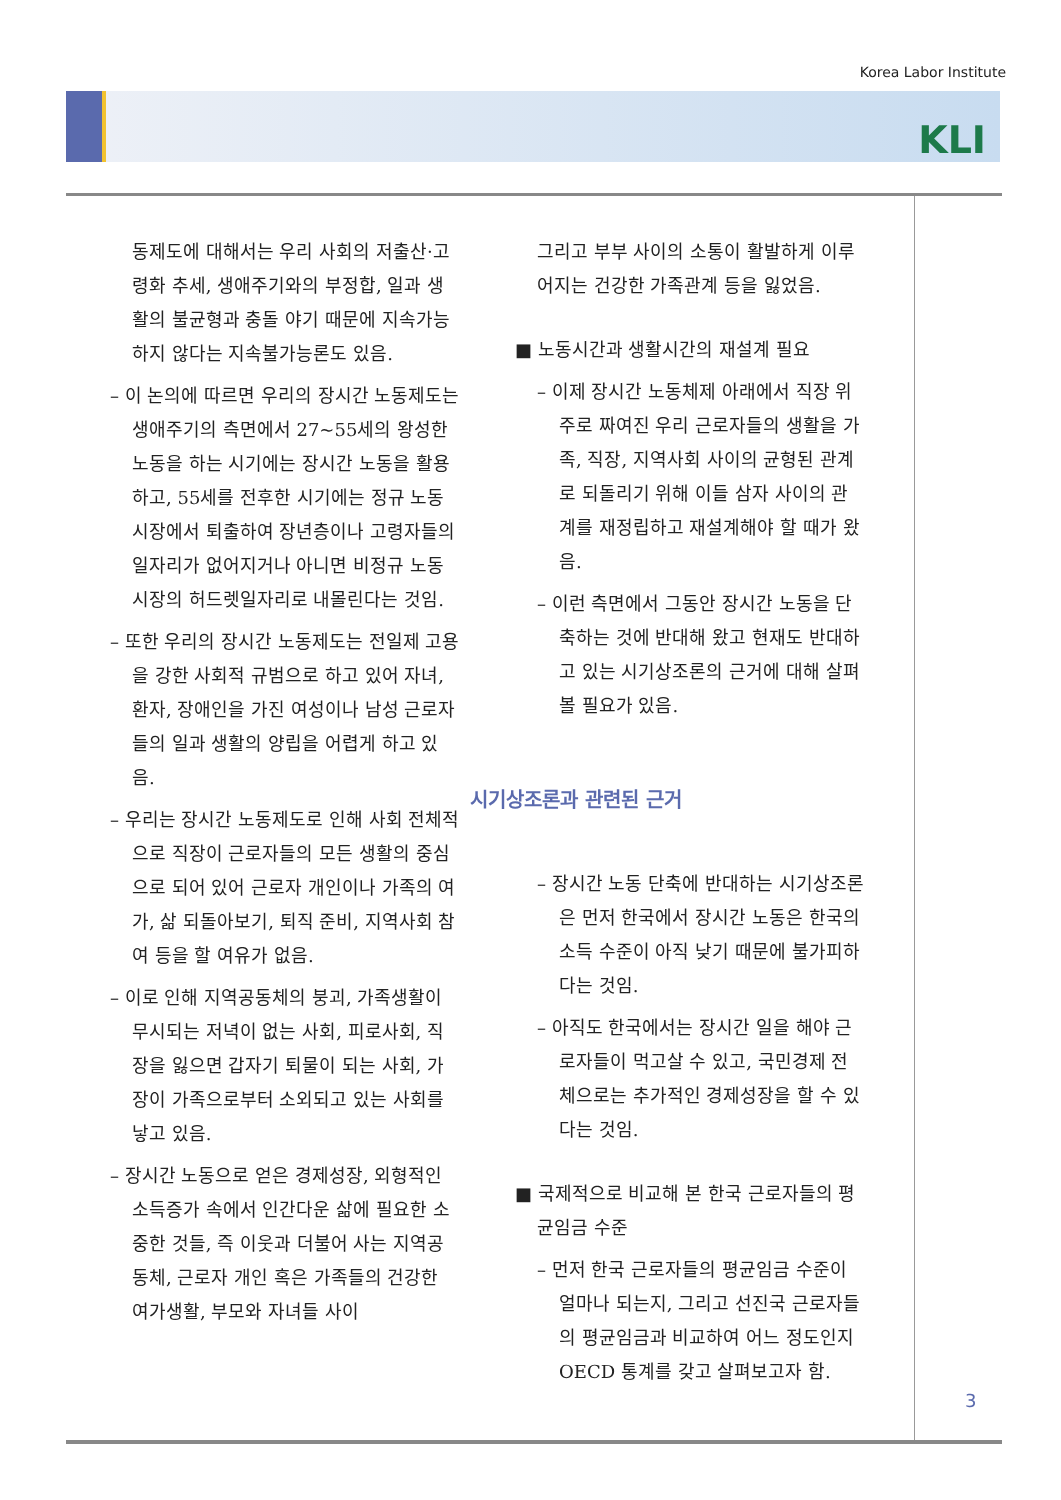Korea Labor Institute
KLI
동제도에 대해서는 우리 사회의 저출산·고령화 추세, 생애주기와의 부정합, 일과 생활의 불균형과 충돌 야기 때문에 지속가능하지 않다는 지속불가능론도 있음.
– 이 논의에 따르면 우리의 장시간 노동제도는 생애주기의 측면에서 27~55세의 왕성한 노동을 하는 시기에는 장시간 노동을 활용하고, 55세를 전후한 시기에는 정규 노동시장에서 퇴출하여 장년층이나 고령자들의 일자리가 없어지거나 아니면 비정규 노동시장의 허드렛일자리로 내몰린다는 것임.
– 또한 우리의 장시간 노동제도는 전일제 고용을 강한 사회적 규범으로 하고 있어 자녀, 환자, 장애인을 가진 여성이나 남성 근로자들의 일과 생활의 양립을 어렵게 하고 있음.
– 우리는 장시간 노동제도로 인해 사회 전체적으로 직장이 근로자들의 모든 생활의 중심으로 되어 있어 근로자 개인이나 가족의 여가, 삶 되돌아보기, 퇴직 준비, 지역사회 참여 등을 할 여유가 없음.
– 이로 인해 지역공동체의 붕괴, 가족생활이 무시되는 저녁이 없는 사회, 피로사회, 직장을 잃으면 갑자기 퇴물이 되는 사회, 가장이 가족으로부터 소외되고 있는 사회를 낳고 있음.
– 장시간 노동으로 얻은 경제성장, 외형적인 소득증가 속에서 인간다운 삶에 필요한 소중한 것들, 즉 이웃과 더불어 사는 지역공동체, 근로자 개인 혹은 가족들의 건강한 여가생활, 부모와 자녀들 사이
그리고 부부 사이의 소통이 활발하게 이루어지는 건강한 가족관계 등을 잃었음.
■ 노동시간과 생활시간의 재설계 필요
– 이제 장시간 노동체제 아래에서 직장 위주로 짜여진 우리 근로자들의 생활을 가족, 직장, 지역사회 사이의 균형된 관계로 되돌리기 위해 이들 삼자 사이의 관계를 재정립하고 재설계해야 할 때가 왔음.
– 이런 측면에서 그동안 장시간 노동을 단축하는 것에 반대해 왔고 현재도 반대하고 있는 시기상조론의 근거에 대해 살펴볼 필요가 있음.
시기상조론과 관련된 근거
– 장시간 노동 단축에 반대하는 시기상조론은 먼저 한국에서 장시간 노동은 한국의 소득 수준이 아직 낮기 때문에 불가피하다는 것임.
– 아직도 한국에서는 장시간 일을 해야 근로자들이 먹고살 수 있고, 국민경제 전체으로는 추가적인 경제성장을 할 수 있다는 것임.
■ 국제적으로 비교해 본 한국 근로자들의 평균임금 수준
– 먼저 한국 근로자들의 평균임금 수준이 얼마나 되는지, 그리고 선진국 근로자들의 평균임금과 비교하여 어느 정도인지 OECD 통계를 갖고 살펴보고자 함.
3